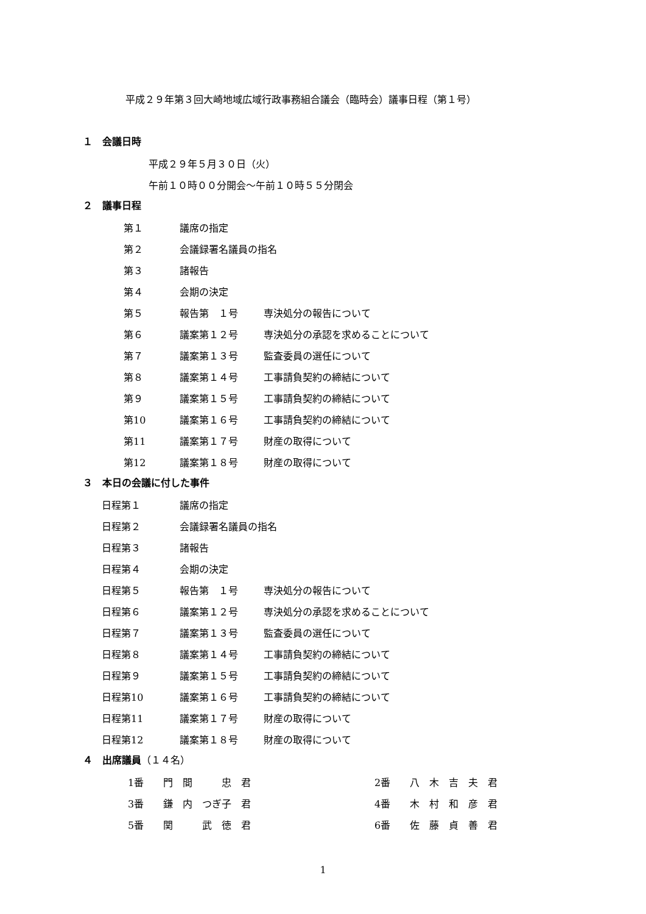平成２９年第３回大崎地域広域行政事務組合議会（臨時会）議事日程（第１号）
１　会議日時
平成２９年５月３０日（火）
午前１０時００分開会～午前１０時５５分閉会
２　議事日程
第１ 議席の指定
第２ 会議録署名議員の指名
第３ 諸報告
第４ 会期の決定
第５ 報告第　１号 専決処分の報告について
第６ 議案第１２号 専決処分の承認を求めることについて
第７ 議案第１３号 監査委員の選任について
第８ 議案第１４号 工事請負契約の締結について
第９ 議案第１５号 工事請負契約の締結について
第10 議案第１６号 工事請負契約の締結について
第11 議案第１７号 財産の取得について
第12 議案第１８号 財産の取得について
３　本日の会議に付した事件
日程第１ 議席の指定
日程第２ 会議録署名議員の指名
日程第３ 諸報告
日程第４ 会期の決定
日程第５ 報告第　１号 専決処分の報告について
日程第６ 議案第１２号 専決処分の承認を求めることについて
日程第７ 議案第１３号 監査委員の選任について
日程第８ 議案第１４号 工事請負契約の締結について
日程第９ 議案第１５号 工事請負契約の締結について
日程第10 議案第１６号 工事請負契約の締結について
日程第11 議案第１７号 財産の取得について
日程第12 議案第１８号 財産の取得について
４　出席議員（１４名）
1番　　門　間　　　忠　君 2番　　八　木　吉　夫　君
3番　　鎌　内　つぎ子　君 4番　　木　村　和　彦　君
5番　　関　　　武　徳　君 6番　　佐　藤　貞　善　君
1